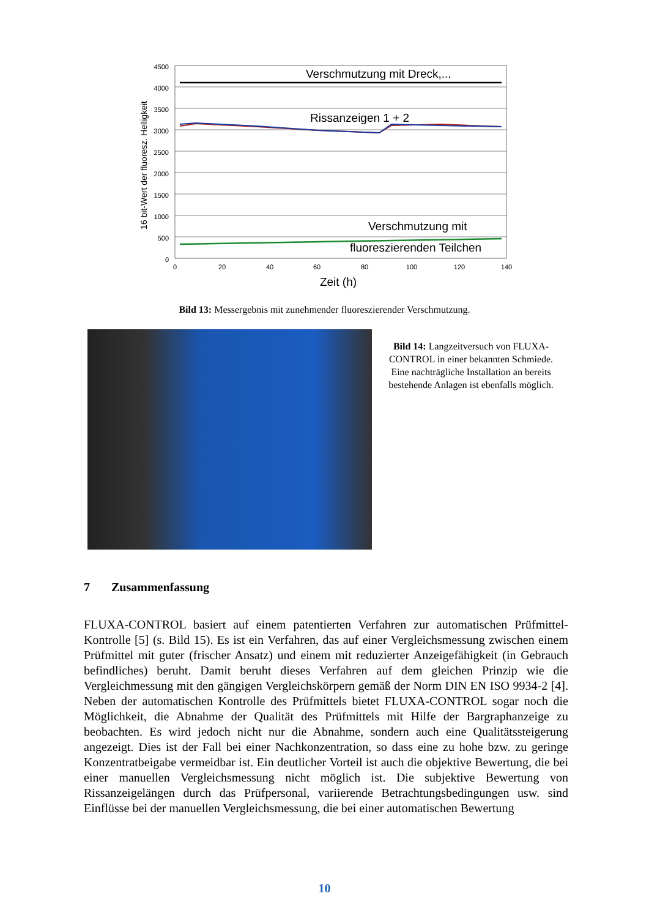4500
4000
3500
3000
2500
2000
1500
1000
500
0
Verschmutzung mit Dreck,...
Rissanzeigen 1 + 2
Verschmutzung mit
fluoreszierenden Teilchen
0
20
40
60
80
100
120
140
Zeit (h)
16 bit-Wert der fluoresz. Helligkeit
Bild 13: Messergebnis mit zunehmender fluoreszierender Verschmutzung.
Bild 14: Langzeitversuch von FLUXA-CONTROL in einer bekannten Schmiede. Eine nachträgliche Installation an bereits bestehende Anlagen ist ebenfalls möglich.
7 Zusammenfassung
FLUXA-CONTROL basiert auf einem patentierten Verfahren zur automatischen Prüfmittel-Kontrolle [5] (s. Bild 15). Es ist ein Verfahren, das auf einer Vergleichsmessung zwischen einem Prüfmittel mit guter (frischer Ansatz) und einem mit reduzierter Anzeigefähigkeit (in Gebrauch befindliches) beruht. Damit beruht dieses Verfahren auf dem gleichen Prinzip wie die Vergleichmessung mit den gängigen Vergleichskörpern gemäß der Norm DIN EN ISO 9934-2 [4]. Neben der automatischen Kontrolle des Prüfmittels bietet FLUXA-CONTROL sogar noch die Möglichkeit, die Abnahme der Qualität des Prüfmittels mit Hilfe der Bargraphanzeige zu beobachten. Es wird jedoch nicht nur die Abnahme, sondern auch eine Qualitätssteigerung angezeigt. Dies ist der Fall bei einer Nachkonzentration, so dass eine zu hohe bzw. zu geringe Konzentratbeigabe vermeidbar ist. Ein deutlicher Vorteil ist auch die objektive Bewertung, die bei einer manuellen Vergleichsmessung nicht möglich ist. Die subjektive Bewertung von Rissanzeigelängen durch das Prüfpersonal, variierende Betrachtungsbedingungen usw. sind Einflüsse bei der manuellen Vergleichsmessung, die bei einer automatischen Bewertung
10